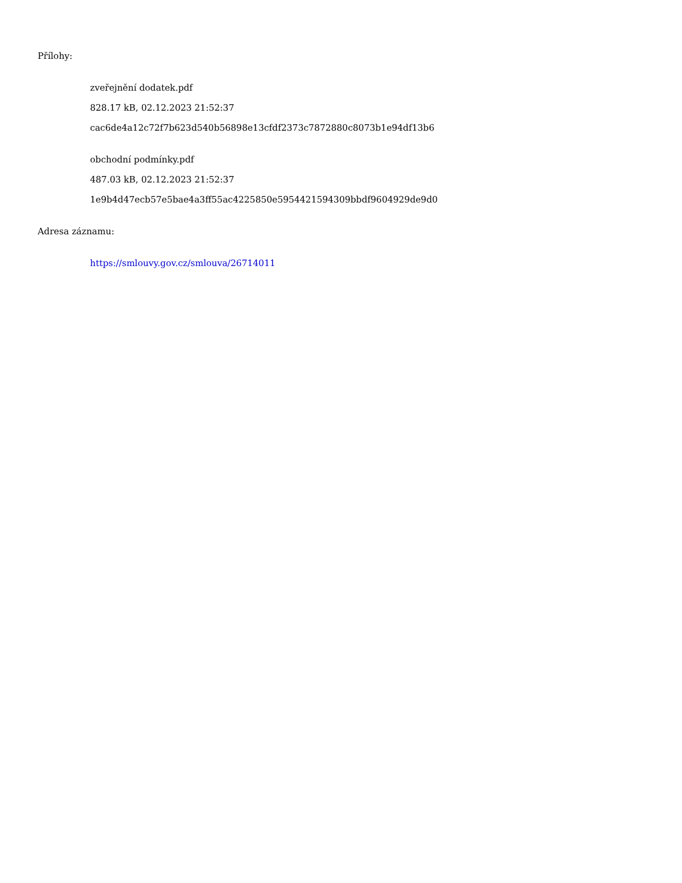Přílohy:
zveřejnění dodatek.pdf
828.17 kB, 02.12.2023 21:52:37
cac6de4a12c72f7b623d540b56898e13cfdf2373c7872880c8073b1e94df13b6
obchodní podmínky.pdf
487.03 kB, 02.12.2023 21:52:37
1e9b4d47ecb57e5bae4a3ff55ac4225850e5954421594309bbdf9604929de9d0
Adresa záznamu:
https://smlouvy.gov.cz/smlouva/26714011